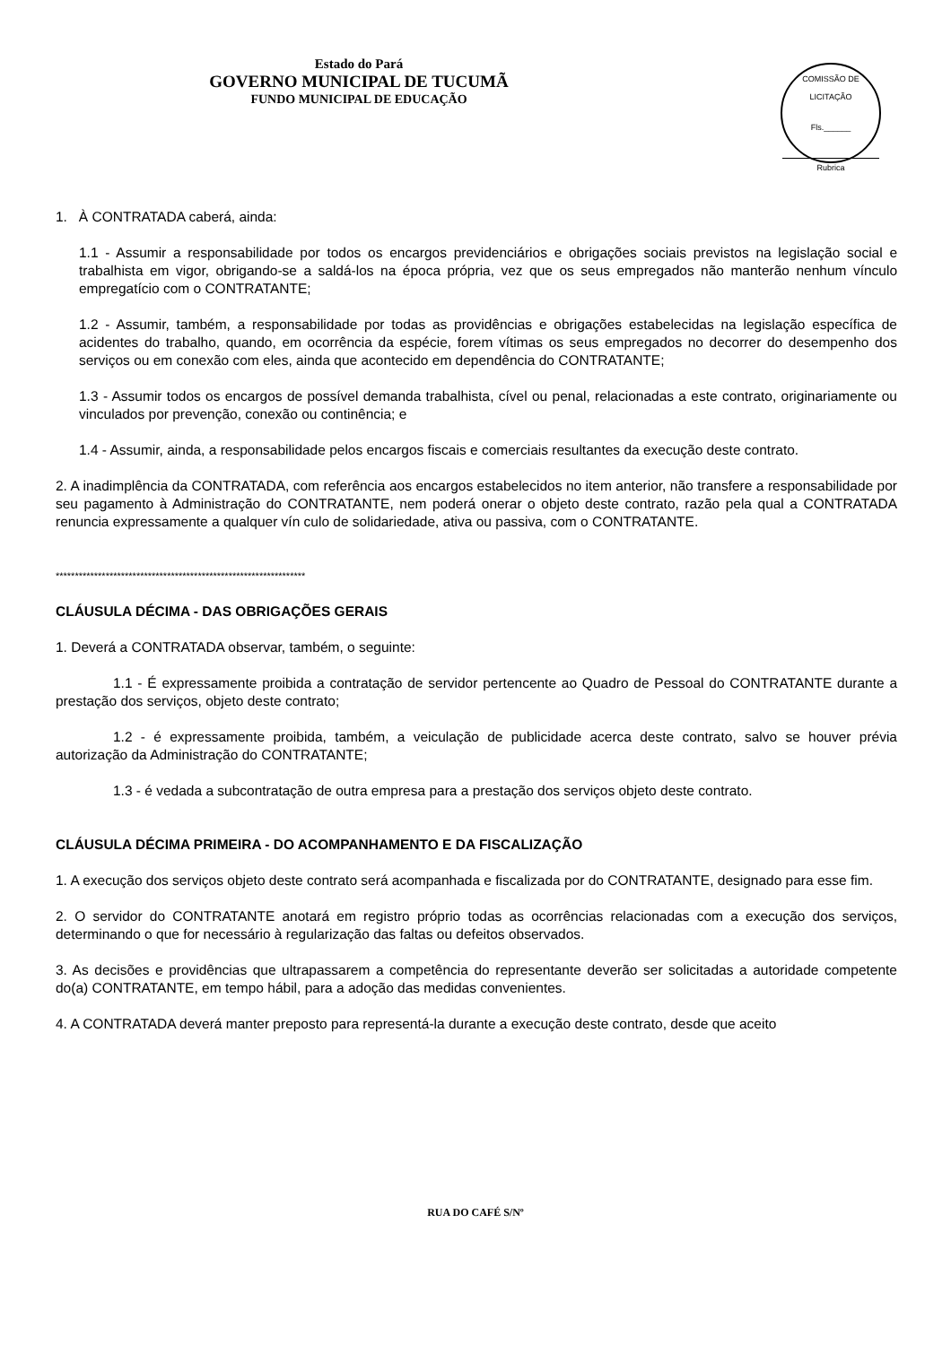Estado do Pará
GOVERNO MUNICIPAL DE TUCUMÃ
FUNDO MUNICIPAL DE EDUCAÇÃO
COMISSÃO DE LICITAÇÃO
Fls.______
Rubrica
1. À CONTRATADA caberá, ainda:
1.1 - Assumir a responsabilidade por todos os encargos previdenciários e obrigações sociais previstos na legislação social e trabalhista em vigor, obrigando-se a saldá-los na época própria, vez que os seus empregados não manterão nenhum vínculo empregatício com o CONTRATANTE;
1.2 - Assumir, também, a responsabilidade por todas as providências e obrigações estabelecidas na legislação específica de acidentes do trabalho, quando, em ocorrência da espécie, forem vítimas os seus empregados no decorrer do desempenho dos serviços ou em conexão com eles, ainda que acontecido em dependência do CONTRATANTE;
1.3 - Assumir todos os encargos de possível demanda trabalhista, cível ou penal, relacionadas a este contrato, originariamente ou vinculados por prevenção, conexão ou continência; e
1.4 - Assumir, ainda, a responsabilidade pelos encargos fiscais e comerciais resultantes da execução deste contrato.
2. A inadimplência da CONTRATADA, com referência aos encargos estabelecidos no item anterior, não transfere a responsabilidade por seu pagamento à Administração do CONTRATANTE, nem poderá onerar o objeto deste contrato, razão pela qual a CONTRATADA renuncia expressamente a qualquer vín culo de solidariedade, ativa ou passiva, com o CONTRATANTE.
*****************************************************************
CLÁUSULA DÉCIMA - DAS OBRIGAÇÕES GERAIS
1. Deverá a CONTRATADA observar, também, o seguinte:
1.1 - É expressamente proibida a contratação de servidor pertencente ao Quadro de Pessoal do CONTRATANTE durante a prestação dos serviços, objeto deste contrato;
1.2 - é expressamente proibida, também, a veiculação de publicidade acerca deste contrato, salvo se houver prévia autorização da Administração do CONTRATANTE;
1.3 - é vedada a subcontratação de outra empresa para a prestação dos serviços objeto deste contrato.
CLÁUSULA DÉCIMA PRIMEIRA - DO ACOMPANHAMENTO E DA FISCALIZAÇÃO
1. A execução dos serviços objeto deste contrato será acompanhada e fiscalizada por do CONTRATANTE, designado para esse fim.
2. O servidor do CONTRATANTE anotará em registro próprio todas as ocorrências relacionadas com a execução dos serviços, determinando o que for necessário à regularização das faltas ou defeitos observados.
3. As decisões e providências que ultrapassarem a competência do representante deverão ser solicitadas a autoridade competente do(a) CONTRATANTE, em tempo hábil, para a adoção das medidas convenientes.
4. A CONTRATADA deverá manter preposto para representá-la durante a execução deste contrato, desde que aceito
RUA DO CAFÉ S/Nº